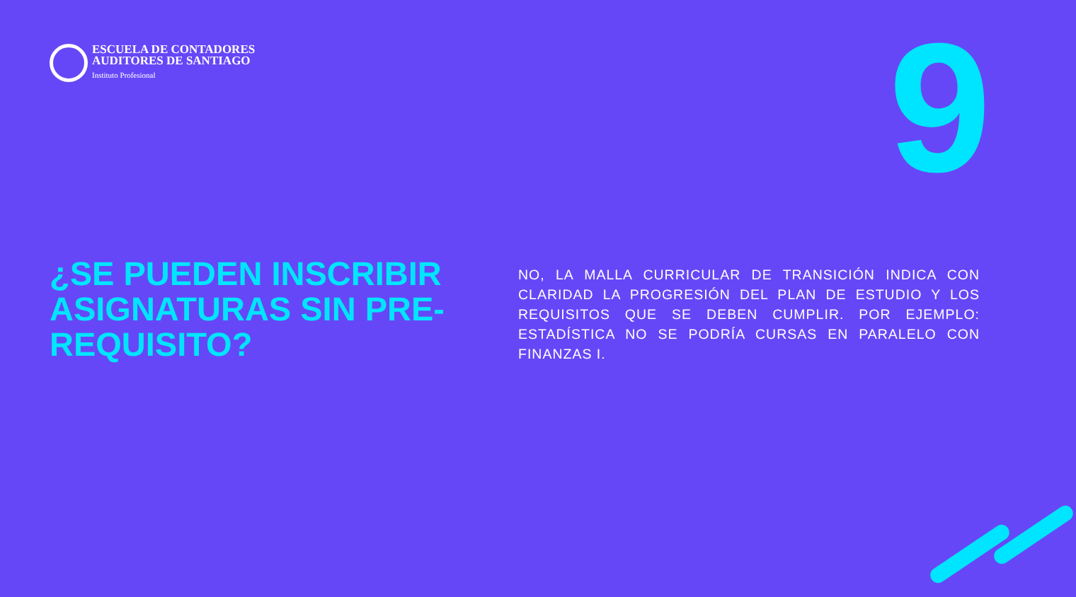ESCUELA DE CONTADORES
AUDITORES DE SANTIAGO
Instituto Profesional
9
¿SE PUEDEN INSCRIBIR ASIGNATURAS SIN PRE-REQUISITO?
NO, LA MALLA CURRICULAR DE TRANSICIÓN INDICA CON CLARIDAD LA PROGRESIÓN DEL PLAN DE ESTUDIO Y LOS REQUISITOS QUE SE DEBEN CUMPLIR. POR EJEMPLO: ESTADÍSTICA NO SE PODRÍA CURSAS EN PARALELO CON FINANZAS I.